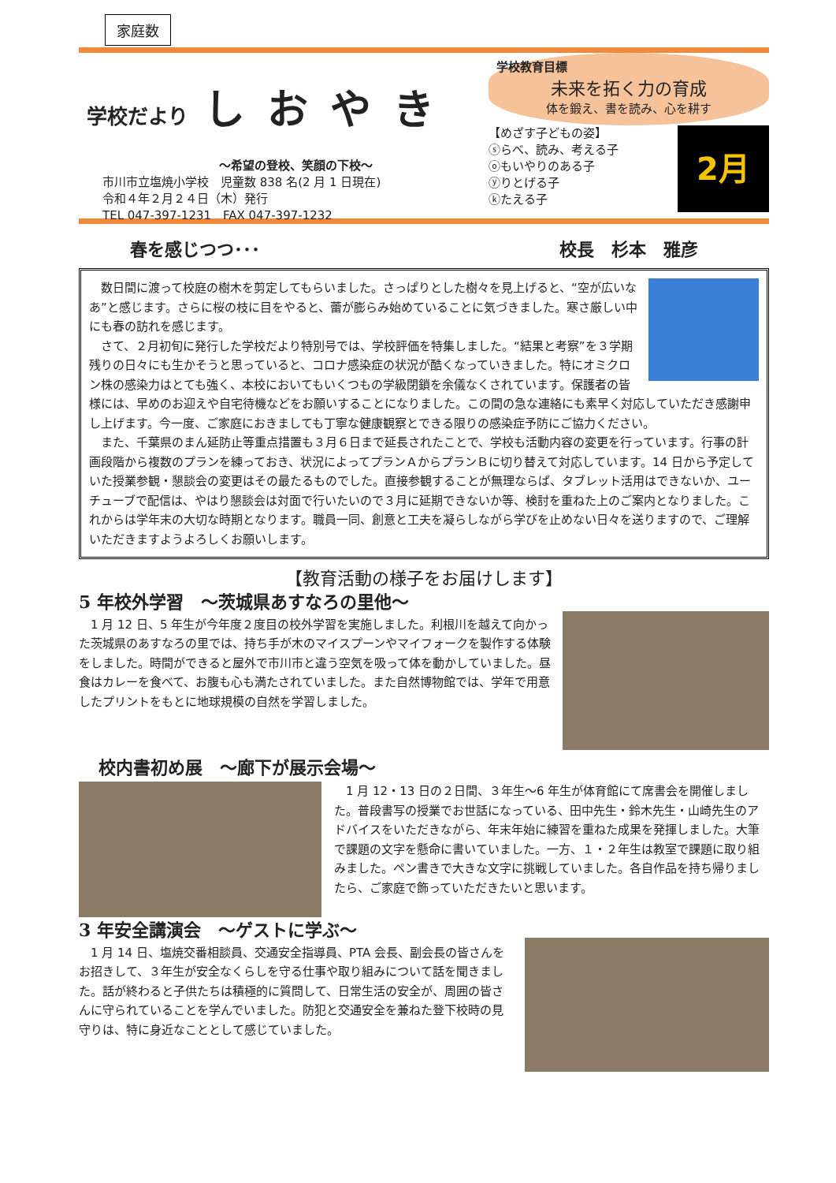家庭数
学校だより しおやき
～希望の登校、笑顔の下校～
市川市立塩焼小学校　児童数 838 名(2 月 1 日現在)
令和４年２月２４日（木）発行
TEL 047-397-1231　FAX 047-397-1232
学校教育目標
未来を拓く力の育成
体を鍛え、書を読み、心を耕す
【めざす子どもの姿】
ⓢらべ、読み、考える子
ⓞもいやりのある子
ⓨりとげる子
ⓚたえる子
2月
春を感じつつ･･･ 校長　杉本　雅彦
　数日間に渡って校庭の樹木を剪定してもらいました。さっぱりとした樹々を見上げると、“空が広いなあ”と感じます。さらに桜の枝に目をやると、蕾が膨らみ始めていることに気づきました。寒さ厳しい中にも春の訪れを感じます。
　さて、２月初旬に発行した学校だより特別号では、学校評価を特集しました。“結果と考察”を３学期残りの日々にも生かそうと思っていると、コロナ感染症の状況が酷くなっていきました。特にオミクロン株の感染力はとても強く、本校においてもいくつもの学級閉鎖を余儀なくされています。保護者の皆様には、早めのお迎えや自宅待機などをお願いすることになりました。この間の急な連絡にも素早く対応していただき感謝申し上げます。今一度、ご家庭におきましても丁寧な健康観察とできる限りの感染症予防にご協力ください。
　また、千葉県のまん延防止等重点措置も３月６日まで延長されたことで、学校も活動内容の変更を行っています。行事の計画段階から複数のプランを練っておき、状況によってプランＡからプランＢに切り替えて対応しています。14 日から予定していた授業参観・懇談会の変更はその最たるものでした。直接参観することが無理ならば、タブレット活用はできないか、ユーチューブで配信は、やはり懇談会は対面で行いたいので３月に延期できないか等、検討を重ねた上のご案内となりました。これからは学年末の大切な時期となります。職員一同、創意と工夫を凝らしながら学びを止めない日々を送りますので、ご理解いただきますようよろしくお願いします。
【教育活動の様子をお届けします】
5 年校外学習　～茨城県あすなろの里他～
　1 月 12 日、5 年生が今年度２度目の校外学習を実施しました。利根川を越えて向かった茨城県のあすなろの里では、持ち手が木のマイスプーンやマイフォークを製作する体験をしました。時間ができると屋外で市川市と違う空気を吸って体を動かしていました。昼食はカレーを食べて、お腹も心も満たされていました。また自然博物館では、学年で用意したプリントをもとに地球規模の自然を学習しました。
校内書初め展　～廊下が展示会場～
　1 月 12・13 日の２日間、３年生～6 年生が体育館にて席書会を開催しました。普段書写の授業でお世話になっている、田中先生・鈴木先生・山崎先生のアドバイスをいただきながら、年末年始に練習を重ねた成果を発揮しました。大筆で課題の文字を懸命に書いていました。一方、１・２年生は教室で課題に取り組みました。ペン書きで大きな文字に挑戦していました。各自作品を持ち帰りましたら、ご家庭で飾っていただきたいと思います。
3 年安全講演会　～ゲストに学ぶ～
　1 月 14 日、塩焼交番相談員、交通安全指導員、PTA 会長、副会長の皆さんをお招きして、３年生が安全なくらしを守る仕事や取り組みについて話を聞きました。話が終わると子供たちは積極的に質問して、日常生活の安全が、周囲の皆さんに守られていることを学んでいました。防犯と交通安全を兼ねた登下校時の見守りは、特に身近なこととして感じていました。